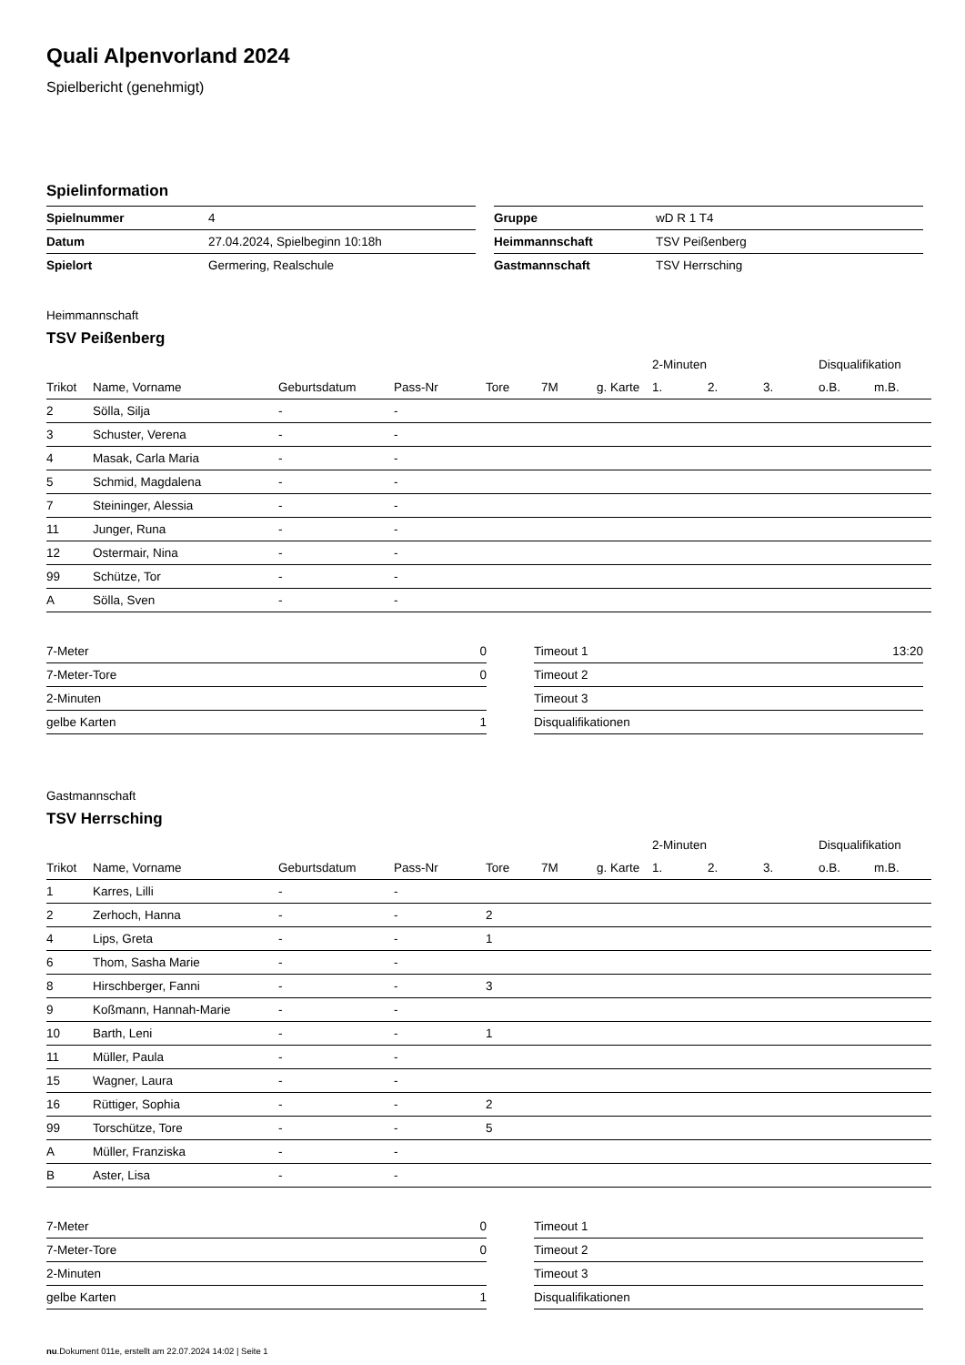Quali Alpenvorland 2024
Spielbericht (genehmigt)
Spielinformation
| Spielnummer | 4 |
| Datum | 27.04.2024, Spielbeginn 10:18h |
| Spielort | Germering, Realschule |
| Gruppe | wD R 1 T4 |
| Heimmannschaft | TSV Peißenberg |
| Gastmannschaft | TSV Herrsching |
Heimmannschaft
TSV Peißenberg
| | | | | | | | 2-Minuten | | | Disqualifikation | |
| --- | --- | --- | --- | --- | --- | --- | --- | --- | --- | --- | --- |
| Trikot | Name, Vorname | Geburtsdatum | Pass-Nr | Tore | 7M | g. Karte | 1. | 2. | 3. | o.B. | m.B. |
| 2 | Sölla, Silja | - | - | | | | | | | | |
| 3 | Schuster, Verena | - | - | | | | | | | | |
| 4 | Masak, Carla Maria | - | - | | | | | | | | |
| 5 | Schmid, Magdalena | - | - | | | | | | | | |
| 7 | Steininger, Alessia | - | - | | | | | | | | |
| 11 | Junger, Runa | - | - | | | | | | | | |
| 12 | Ostermair, Nina | - | - | | | | | | | | |
| 99 | Schütze, Tor | - | - | | | | | | | | |
| A | Sölla, Sven | - | - | | | | | | | | |
| 7-Meter | 0 |
| 7-Meter-Tore | 0 |
| 2-Minuten | |
| gelbe Karten | 1 |
| Timeout 1 | 13:20 |
| Timeout 2 | |
| Timeout 3 | |
| Disqualifikationen | |
Gastmannschaft
TSV Herrsching
| | | | | | | | 2-Minuten | | | Disqualifikation | |
| --- | --- | --- | --- | --- | --- | --- | --- | --- | --- | --- | --- |
| Trikot | Name, Vorname | Geburtsdatum | Pass-Nr | Tore | 7M | g. Karte | 1. | 2. | 3. | o.B. | m.B. |
| 1 | Karres, Lilli | - | - | | | | | | | | |
| 2 | Zerhoch, Hanna | - | - | 2 | | | | | | | |
| 4 | Lips, Greta | - | - | 1 | | | | | | | |
| 6 | Thom, Sasha Marie | - | - | | | | | | | | |
| 8 | Hirschberger, Fanni | - | - | 3 | | | | | | | |
| 9 | Koßmann, Hannah-Marie | - | - | | | | | | | | |
| 10 | Barth, Leni | - | - | 1 | | | | | | | |
| 11 | Müller, Paula | - | - | | | | | | | | |
| 15 | Wagner, Laura | - | - | | | | | | | | |
| 16 | Rüttiger, Sophia | - | - | 2 | | | | | | | |
| 99 | Torschütze, Tore | - | - | 5 | | | | | | | |
| A | Müller, Franziska | - | - | | | | | | | | |
| B | Aster, Lisa | - | - | | | | | | | | |
| 7-Meter | 0 |
| 7-Meter-Tore | 0 |
| 2-Minuten | |
| gelbe Karten | 1 |
| Timeout 1 | |
| Timeout 2 | |
| Timeout 3 | |
| Disqualifikationen | |
nu.Dokument 011e, erstellt am 22.07.2024 14:02 | Seite 1